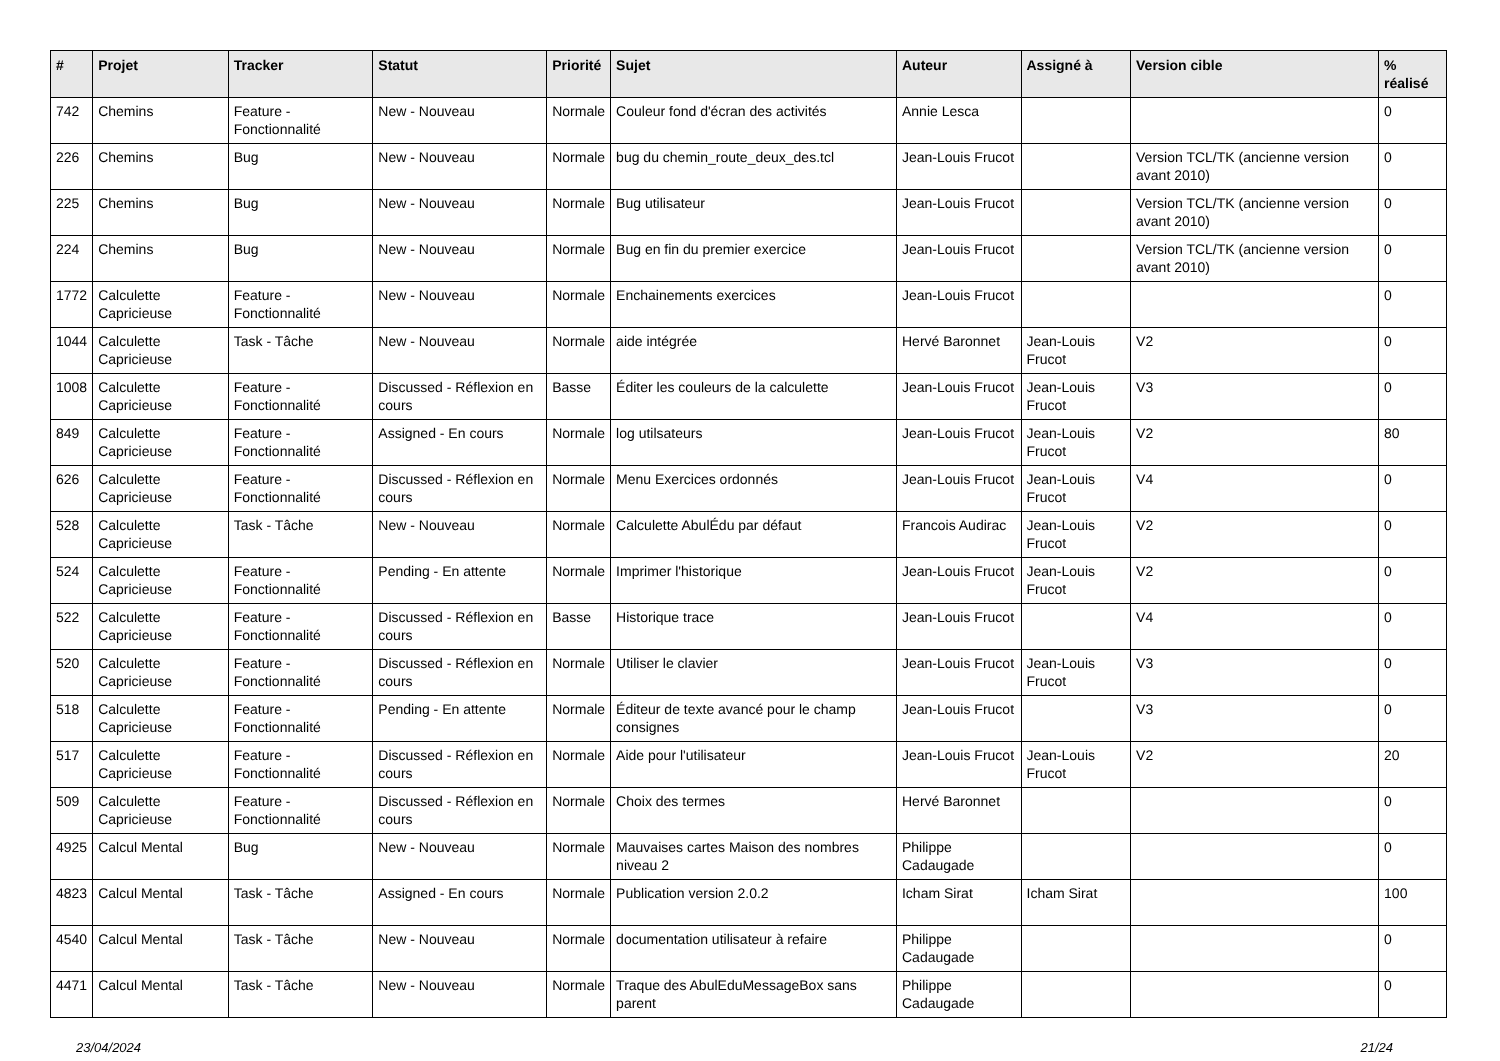| # | Projet | Tracker | Statut | Priorité | Sujet | Auteur | Assigné à | Version cible | % réalisé |
| --- | --- | --- | --- | --- | --- | --- | --- | --- | --- |
| 742 | Chemins | Feature - Fonctionnalité | New - Nouveau | Normale | Couleur fond d'écran des activités | Annie Lesca | | | 0 |
| 226 | Chemins | Bug | New - Nouveau | Normale | bug du chemin_route_deux_des.tcl | Jean-Louis Frucot | | Version TCL/TK (ancienne version avant 2010) | 0 |
| 225 | Chemins | Bug | New - Nouveau | Normale | Bug utilisateur | Jean-Louis Frucot | | Version TCL/TK (ancienne version avant 2010) | 0 |
| 224 | Chemins | Bug | New - Nouveau | Normale | Bug en fin du premier exercice | Jean-Louis Frucot | | Version TCL/TK (ancienne version avant 2010) | 0 |
| 1772 | Calculette Capricieuse | Feature - Fonctionnalité | New - Nouveau | Normale | Enchainements exercices | Jean-Louis Frucot | | | 0 |
| 1044 | Calculette Capricieuse | Task - Tâche | New - Nouveau | Normale | aide intégrée | Hervé Baronnet | Jean-Louis Frucot | V2 | 0 |
| 1008 | Calculette Capricieuse | Feature - Fonctionnalité | Discussed - Réflexion en cours | Basse | Éditer les couleurs de la calculette | Jean-Louis Frucot | Jean-Louis Frucot | V3 | 0 |
| 849 | Calculette Capricieuse | Feature - Fonctionnalité | Assigned - En cours | Normale | log utilsateurs | Jean-Louis Frucot | Jean-Louis Frucot | V2 | 80 |
| 626 | Calculette Capricieuse | Feature - Fonctionnalité | Discussed - Réflexion en cours | Normale | Menu Exercices ordonnés | Jean-Louis Frucot | Jean-Louis Frucot | V4 | 0 |
| 528 | Calculette Capricieuse | Task - Tâche | New - Nouveau | Normale | Calculette AbulÉdu par défaut | Francois Audirac | Jean-Louis Frucot | V2 | 0 |
| 524 | Calculette Capricieuse | Feature - Fonctionnalité | Pending - En attente | Normale | Imprimer l'historique | Jean-Louis Frucot | Jean-Louis Frucot | V2 | 0 |
| 522 | Calculette Capricieuse | Feature - Fonctionnalité | Discussed - Réflexion en cours | Basse | Historique trace | Jean-Louis Frucot | | V4 | 0 |
| 520 | Calculette Capricieuse | Feature - Fonctionnalité | Discussed - Réflexion en cours | Normale | Utiliser le clavier | Jean-Louis Frucot | Jean-Louis Frucot | V3 | 0 |
| 518 | Calculette Capricieuse | Feature - Fonctionnalité | Pending - En attente | Normale | Éditeur de texte avancé pour le champ consignes | Jean-Louis Frucot | | V3 | 0 |
| 517 | Calculette Capricieuse | Feature - Fonctionnalité | Discussed - Réflexion en cours | Normale | Aide pour l'utilisateur | Jean-Louis Frucot | Jean-Louis Frucot | V2 | 20 |
| 509 | Calculette Capricieuse | Feature - Fonctionnalité | Discussed - Réflexion en cours | Normale | Choix des termes | Hervé Baronnet | | | 0 |
| 4925 | Calcul Mental | Bug | New - Nouveau | Normale | Mauvaises cartes Maison des nombres niveau 2 | Philippe Cadaugade | | | 0 |
| 4823 | Calcul Mental | Task - Tâche | Assigned - En cours | Normale | Publication version 2.0.2 | Icham Sirat | Icham Sirat | | 100 |
| 4540 | Calcul Mental | Task - Tâche | New - Nouveau | Normale | documentation utilisateur à refaire | Philippe Cadaugade | | | 0 |
| 4471 | Calcul Mental | Task - Tâche | New - Nouveau | Normale | Traque des AbulEduMessageBox sans parent | Philippe Cadaugade | | | 0 |
23/04/2024 21/24